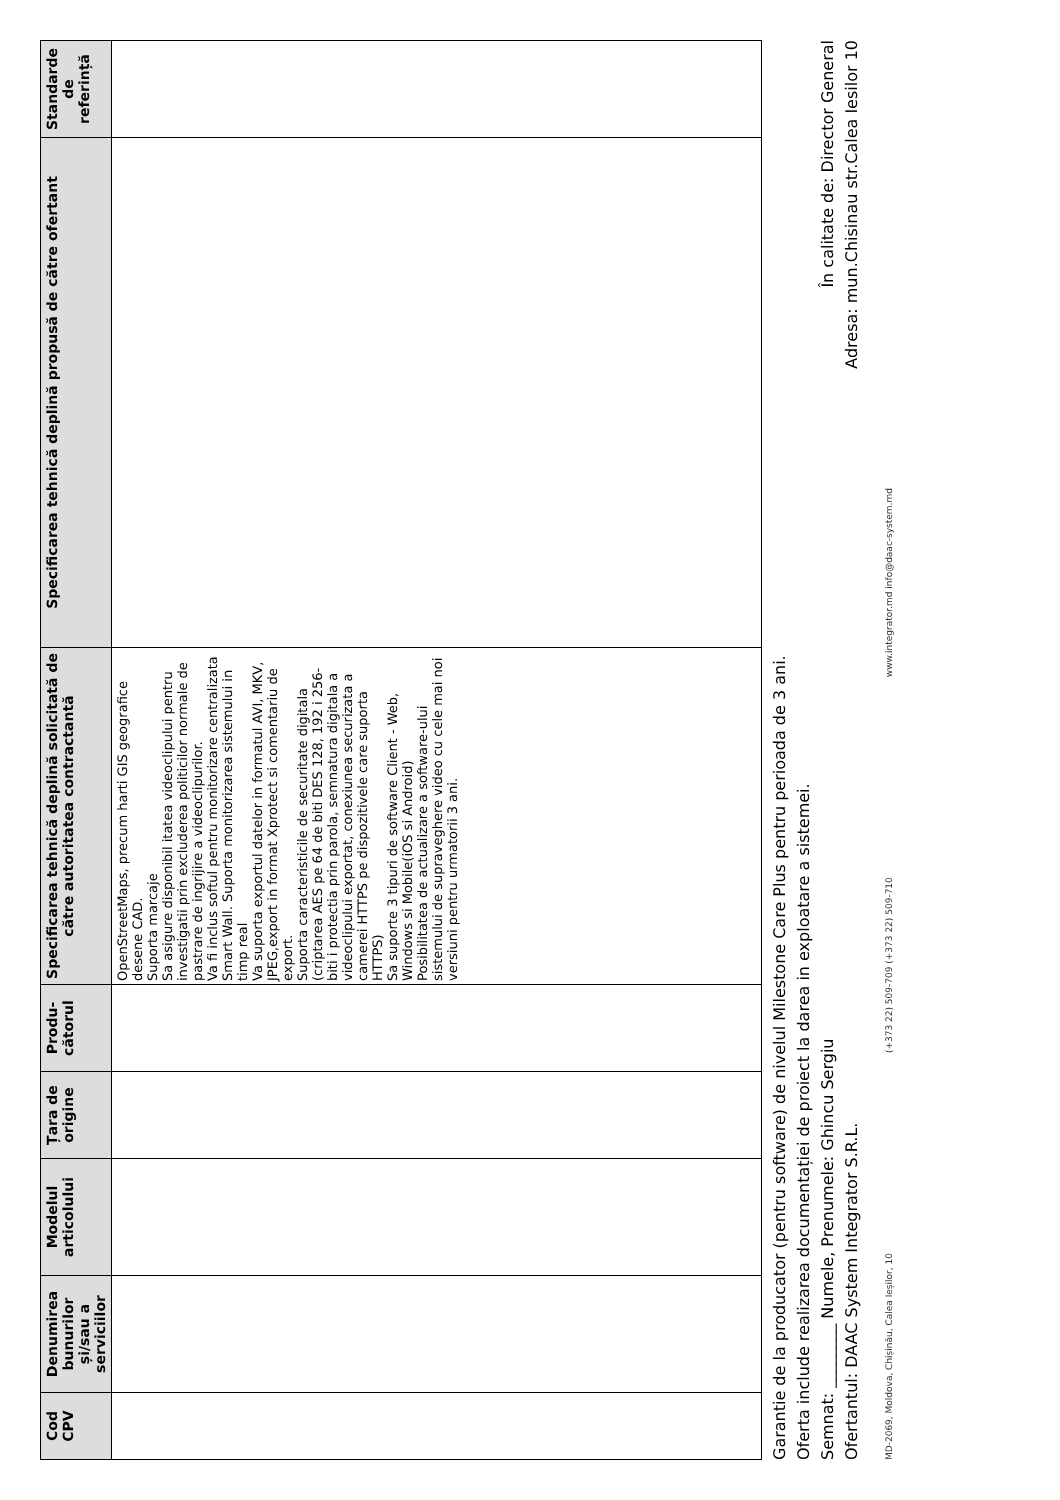| Cod CPV | Denumirea bunurilor și/sau a serviciilor | Modelul articolului | Țara de origine | Produ-cătorul | Specificarea tehnică deplină solicitată de către autoritatea contractantă | Specificarea tehnică deplină propusă de către ofertant | Standarde de referință |
| --- | --- | --- | --- | --- | --- | --- | --- |
| | | | | | OpenStreetMaps, precum harti GIS geografice desene CAD. Suporta marcaje Sa asigure disponibil itatea videoclipului pentru investigatii prin excluderea politicilor normale de pastrare de ingrijire a videoclipurilor. Va fi inclus softul pentru monitorizare centralizata Smart Wall. Suporta monitorizarea sistemului in timp real Va suporta exportul datelor in formatul AVI, MKV, JPEG,export in format Xprotect si comentariu de export. Suporta caracteristicile de securitate digitala (criptarea AES pe 64 de biti DES 128, 192 i 256-biti i protectia prin parola, semnatura digitala a videoclipului exportat, conexiunea securizata a camerei HTTPS pe dispozitivele care suporta HTTPS) Sa suporte 3 tipuri de software Client - Web, Windows si Mobile(iOS si Android) Posibilitatea de actualizare a software-ului sistemului de supraveghere video cu cele mai noi versiuni pentru urmatorii 3 ani. | | |
Garantie de la producator (pentru software) de nivelul Milestone Care Plus pentru perioada de 3 ani.
Oferta include realizarea documentației de proiect la darea in exploatare a sistemei.
Semnat: ________ Numele, Prenumele: Ghincu Sergiu În calitate de: Director General
Ofertantul: DAAC System Integrator S.R.L. Adresa: mun.Chisinau str.Calea Iesilor 10
MD-2069, Moldova, Chișinău, Calea Ieșilor, 10 (+373 22) 509-709 (+373 22) 509-710 www.integrator.md info@daac-system.md